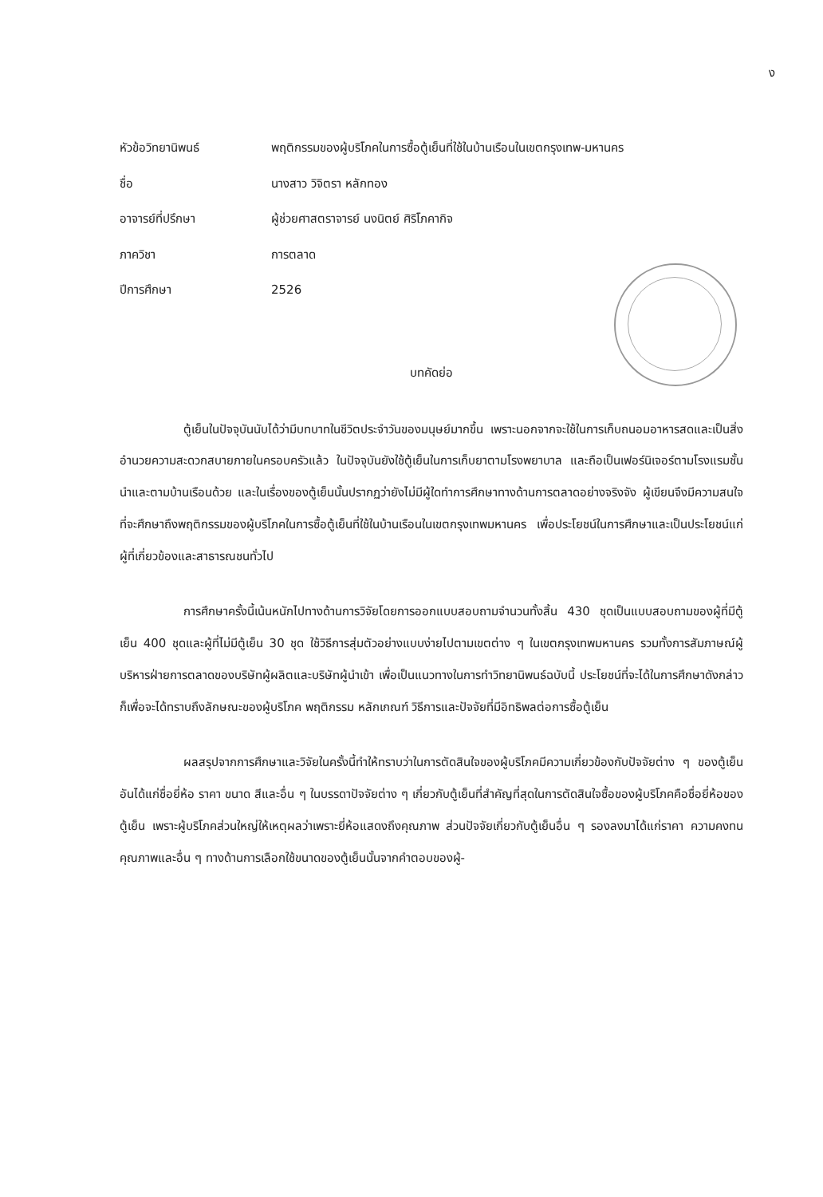ง
| หัวข้อวิทยานิพนธ์ | พฤติกรรมของผู้บริโภคในการซื้อตู้เย็นที่ใช้ในบ้านเรือนในเขตกรุงเทพ-มหานคร |
| ชื่อ | นางสาว วิจิตรา หลักทอง |
| อาจารย์ที่ปรึกษา | ผู้ช่วยศาสตราจารย์ นงนิตย์ ศิริโภคากิจ |
| ภาควิชา | การตลาด |
| ปีการศึกษา | 2526 |
บทคัดย่อ
ตู้เย็นในปัจจุบันนับได้ว่ามีบทบาทในชีวิตประจำวันของมนุษย์มากขึ้น เพราะนอกจากจะใช้ในการเก็บถนอมอาหารสดและเป็นสิ่งอำนวยความสะดวกสบายภายในครอบครัวแล้ว ในปัจจุบันยังใช้ตู้เย็นในการเก็บยาตามโรงพยาบาล และถือเป็นเฟอร์นิเจอร์ตามโรงแรมชั้นนำและตามบ้านเรือนด้วย และในเรื่องของตู้เย็นนั้นปรากฏว่ายังไม่มีผู้ใดทำการศึกษาทางด้านการตลาดอย่างจริงจัง ผู้เขียนจึงมีความสนใจที่จะศึกษาถึงพฤติกรรมของผู้บริโภคในการซื้อตู้เย็นที่ใช้ในบ้านเรือนในเขตกรุงเทพมหานคร เพื่อประโยชน์ในการศึกษาและเป็นประโยชน์แก่ผู้ที่เกี่ยวข้องและสาธารณชนทั่วไป
การศึกษาครั้งนี้เน้นหนักไปทางด้านการวิจัยโดยการออกแบบสอบถามจำนวนทั้งสิ้น 430 ชุดเป็นแบบสอบถามของผู้ที่มีตู้เย็น 400 ชุดและผู้ที่ไม่มีตู้เย็น 30 ชุด ใช้วิธีการสุ่มตัวอย่างแบบง่ายไปตามเขตต่าง ๆ ในเขตกรุงเทพมหานคร รวมทั้งการสัมภาษณ์ผู้บริหารฝ่ายการตลาดของบริษัทผู้ผลิตและบริษัทผู้นำเข้า เพื่อเป็นแนวทางในการทำวิทยานิพนธ์ฉบับนี้ ประโยชน์ที่จะได้ในการศึกษาดังกล่าวก็เพื่อจะได้ทราบถึงลักษณะของผู้บริโภค พฤติกรรม หลักเกณฑ์ วิธีการและปัจจัยที่มีอิทธิพลต่อการซื้อตู้เย็น
ผลสรุปจากการศึกษาและวิจัยในครั้งนี้ทำให้ทราบว่าในการตัดสินใจของผู้บริโภคมีความเกี่ยวข้องกับปัจจัยต่าง ๆ ของตู้เย็นอันได้แก่ชื่อยี่ห้อ ราคา ขนาด สีและอื่น ๆ ในบรรดาปัจจัยต่าง ๆ เกี่ยวกับตู้เย็นที่สำคัญที่สุดในการตัดสินใจซื้อของผู้บริโภคคือชื่อยี่ห้อของตู้เย็น เพราะผู้บริโภคส่วนใหญ่ให้เหตุผลว่าเพราะยี่ห้อแสดงถึงคุณภาพ ส่วนปัจจัยเกี่ยวกับตู้เย็นอื่น ๆ รองลงมาได้แก่ราคา ความคงทน คุณภาพและอื่น ๆ ทางด้านการเลือกใช้ขนาดของตู้เย็นนั้นจากคำตอบของผู้-